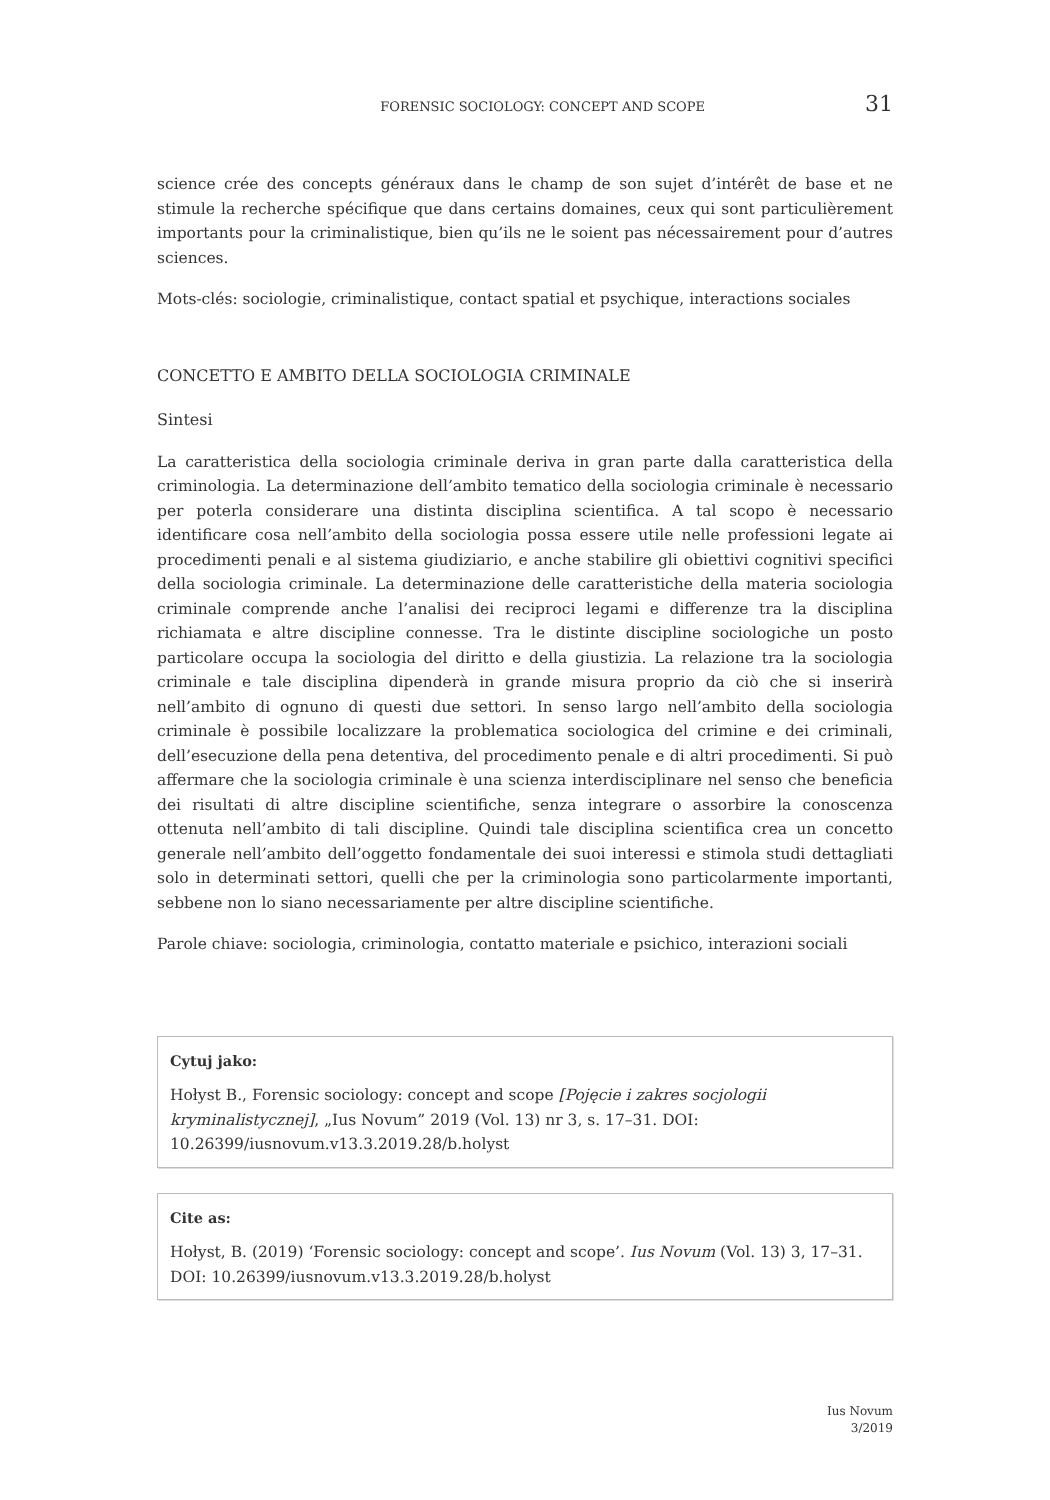FORENSIC SOCIOLOGY: CONCEPT AND SCOPE 31
science crée des concepts généraux dans le champ de son sujet d’intérêt de base et ne stimule la recherche spécifique que dans certains domaines, ceux qui sont particulièrement importants pour la criminalistique, bien qu’ils ne le soient pas nécessairement pour d’autres sciences.
Mots-clés: sociologie, criminalistique, contact spatial et psychique, interactions sociales
CONCETTO E AMBITO DELLA SOCIOLOGIA CRIMINALE
Sintesi
La caratteristica della sociologia criminale deriva in gran parte dalla caratteristica della criminologia. La determinazione dell’ambito tematico della sociologia criminale è necessario per poterla considerare una distinta disciplina scientifica. A tal scopo è necessario identificare cosa nell’ambito della sociologia possa essere utile nelle professioni legate ai procedimenti penali e al sistema giudiziario, e anche stabilire gli obiettivi cognitivi specifici della sociologia criminale. La determinazione delle caratteristiche della materia sociologia criminale comprende anche l’analisi dei reciproci legami e differenze tra la disciplina richiamata e altre discipline connesse. Tra le distinte discipline sociologiche un posto particolare occupa la sociologia del diritto e della giustizia. La relazione tra la sociologia criminale e tale disciplina dipenderà in grande misura proprio da ciò che si inserirà nell’ambito di ognuno di questi due settori. In senso largo nell’ambito della sociologia criminale è possibile localizzare la problematica sociologica del crimine e dei criminali, dell’esecuzione della pena detentiva, del procedimento penale e di altri procedimenti. Si può affermare che la sociologia criminale è una scienza interdisciplinare nel senso che beneficia dei risultati di altre discipline scientifiche, senza integrare o assorbire la conoscenza ottenuta nell’ambito di tali discipline. Quindi tale disciplina scientifica crea un concetto generale nell’ambito dell’oggetto fondamentale dei suoi interessi e stimola studi dettagliati solo in determinati settori, quelli che per la criminologia sono particolarmente importanti, sebbene non lo siano necessariamente per altre discipline scientifiche.
Parole chiave: sociologia, criminologia, contatto materiale e psichico, interazioni sociali
Cytuj jako:
Hołyst B., Forensic sociology: concept and scope [Pojęcie i zakres socjologii kryminalistycznej], „Ius Novum” 2019 (Vol. 13) nr 3, s. 17–31. DOI: 10.26399/iusnovum.v13.3.2019.28/b.holyst
Cite as:
Hołyst, B. (2019) ‘Forensic sociology: concept and scope’. Ius Novum (Vol. 13) 3, 17–31. DOI: 10.26399/iusnovum.v13.3.2019.28/b.holyst
Ius Novum
3/2019